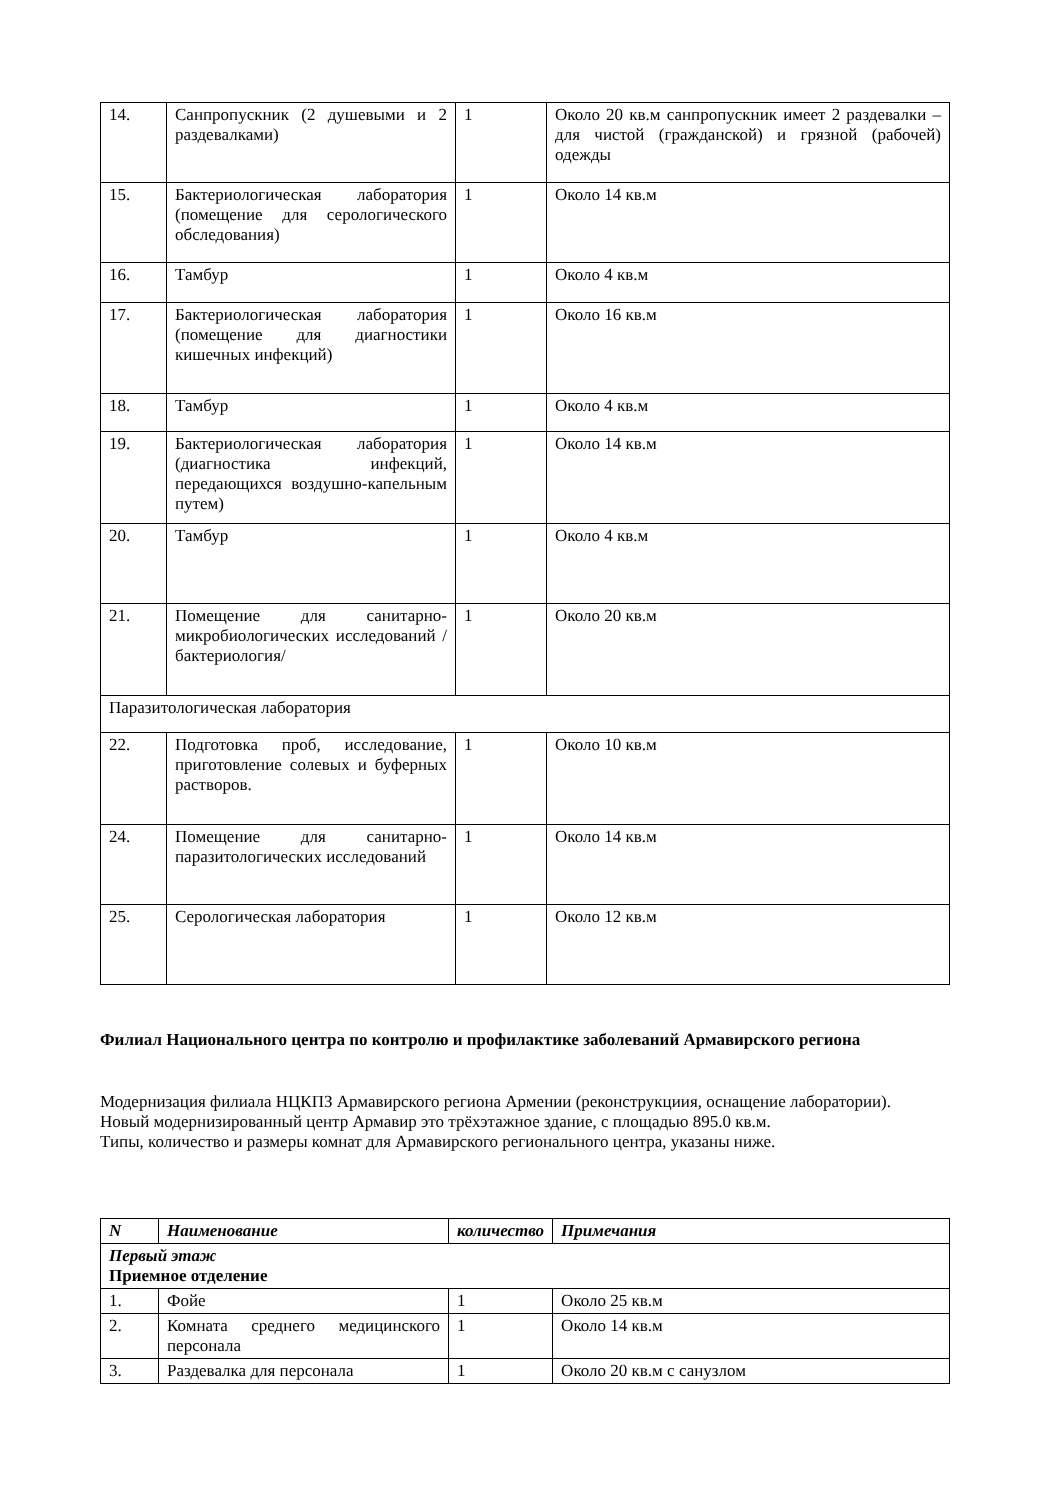| 14. | Санпропускник (2 душевыми и 2 раздевалками) | 1 | Около 20 кв.м санпропускник имеет 2 раздевалки – для чистой (гражданской) и грязной (рабочей) одежды |
| 15. | Бактериологическая лаборатория (помещение для серологического обследования) | 1 | Около 14 кв.м |
| 16. | Тамбур | 1 | Около 4 кв.м |
| 17. | Бактериологическая лаборатория (помещение для диагностики кишечных инфекций) | 1 | Около 16 кв.м |
| 18. | Тамбур | 1 | Около 4 кв.м |
| 19. | Бактериологическая лаборатория (диагностика инфекций, передающихся воздушно-капельным путем) | 1 | Около 14 кв.м |
| 20. | Тамбур | 1 | Около 4 кв.м |
| 21. | Помещение для санитарно-микробиологических исследований /бактериология/ | 1 | Около 20 кв.м |
| Паразитологическая лаборатория | | | |
| 22. | Подготовка проб, исследование, приготовление солевых и буферных растворов. | 1 | Около 10 кв.м |
| 24. | Помещение для санитарно-паразитологических исследований | 1 | Около 14 кв.м |
| 25. | Серологическая лаборатория | 1 | Около 12 кв.м |
Филиал Национального центра по контролю и профилактике заболеваний Армавирского региона
Модернизация филиала НЦКПЗ Армавирского региона Армении (реконструкциия, оснащение лаборатории).
Новый модернизированный центр Армавир это трёхэтажное здание, с площадью 895.0 кв.м.
Типы, количество и размеры комнат для Армавирского регионального центра, указаны ниже.
| N | Наименование | количество | Примечания |
| --- | --- | --- | --- |
| Первый этаж Приемное отделение | | | |
| 1. | Фойе | 1 | Около 25 кв.м |
| 2. | Комната среднего медицинского персонала | 1 | Около 14 кв.м |
| 3. | Раздевалка для персонала | 1 | Около 20 кв.м с санузлом |